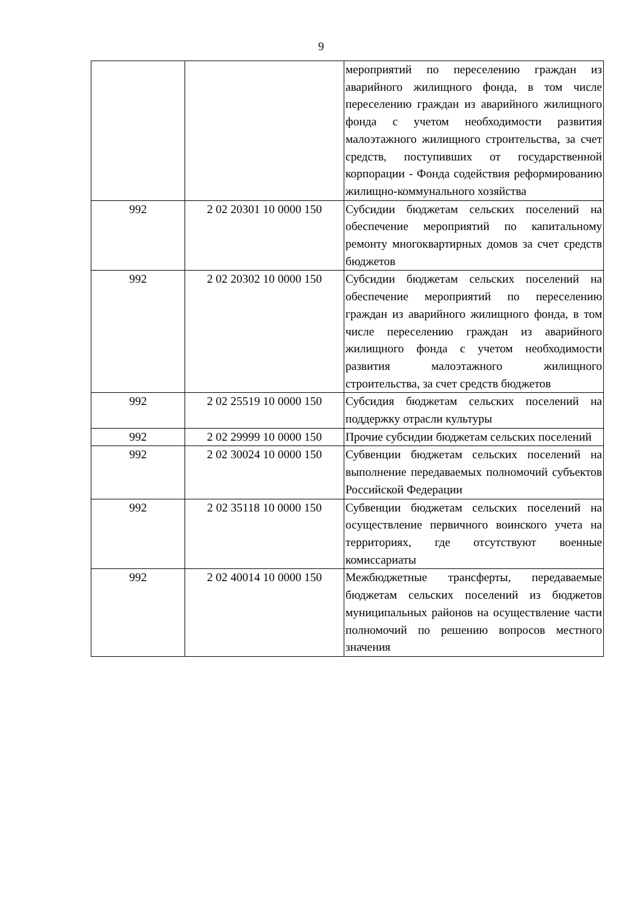9
| | | мероприятий по переселению граждан из аварийного жилищного фонда, в том числе переселению граждан из аварийного жилищного фонда с учетом необходимости развития малоэтажного жилищного строительства, за счет средств, поступивших от государственной корпорации - Фонда содействия реформированию жилищно-коммунального хозяйства |
| 992 | 2 02 20301 10 0000 150 | Субсидии бюджетам сельских поселений на обеспечение мероприятий по капитальному ремонту многоквартирных домов за счет средств бюджетов |
| 992 | 2 02 20302 10 0000 150 | Субсидии бюджетам сельских поселений на обеспечение мероприятий по переселению граждан из аварийного жилищного фонда, в том числе переселению граждан из аварийного жилищного фонда с учетом необходимости развития малоэтажного жилищного строительства, за счет средств бюджетов |
| 992 | 2 02 25519 10 0000 150 | Субсидия бюджетам сельских поселений на поддержку отрасли культуры |
| 992 | 2 02 29999 10 0000 150 | Прочие субсидии бюджетам сельских поселений |
| 992 | 2 02 30024 10 0000 150 | Субвенции бюджетам сельских поселений на выполнение передаваемых полномочий субъектов Российской Федерации |
| 992 | 2 02 35118 10 0000 150 | Субвенции бюджетам сельских поселений на осуществление первичного воинского учета на территориях, где отсутствуют военные комиссариаты |
| 992 | 2 02 40014 10 0000 150 | Межбюджетные трансферты, передаваемые бюджетам сельских поселений из бюджетов муниципальных районов на осуществление части полномочий по решению вопросов местного значения |